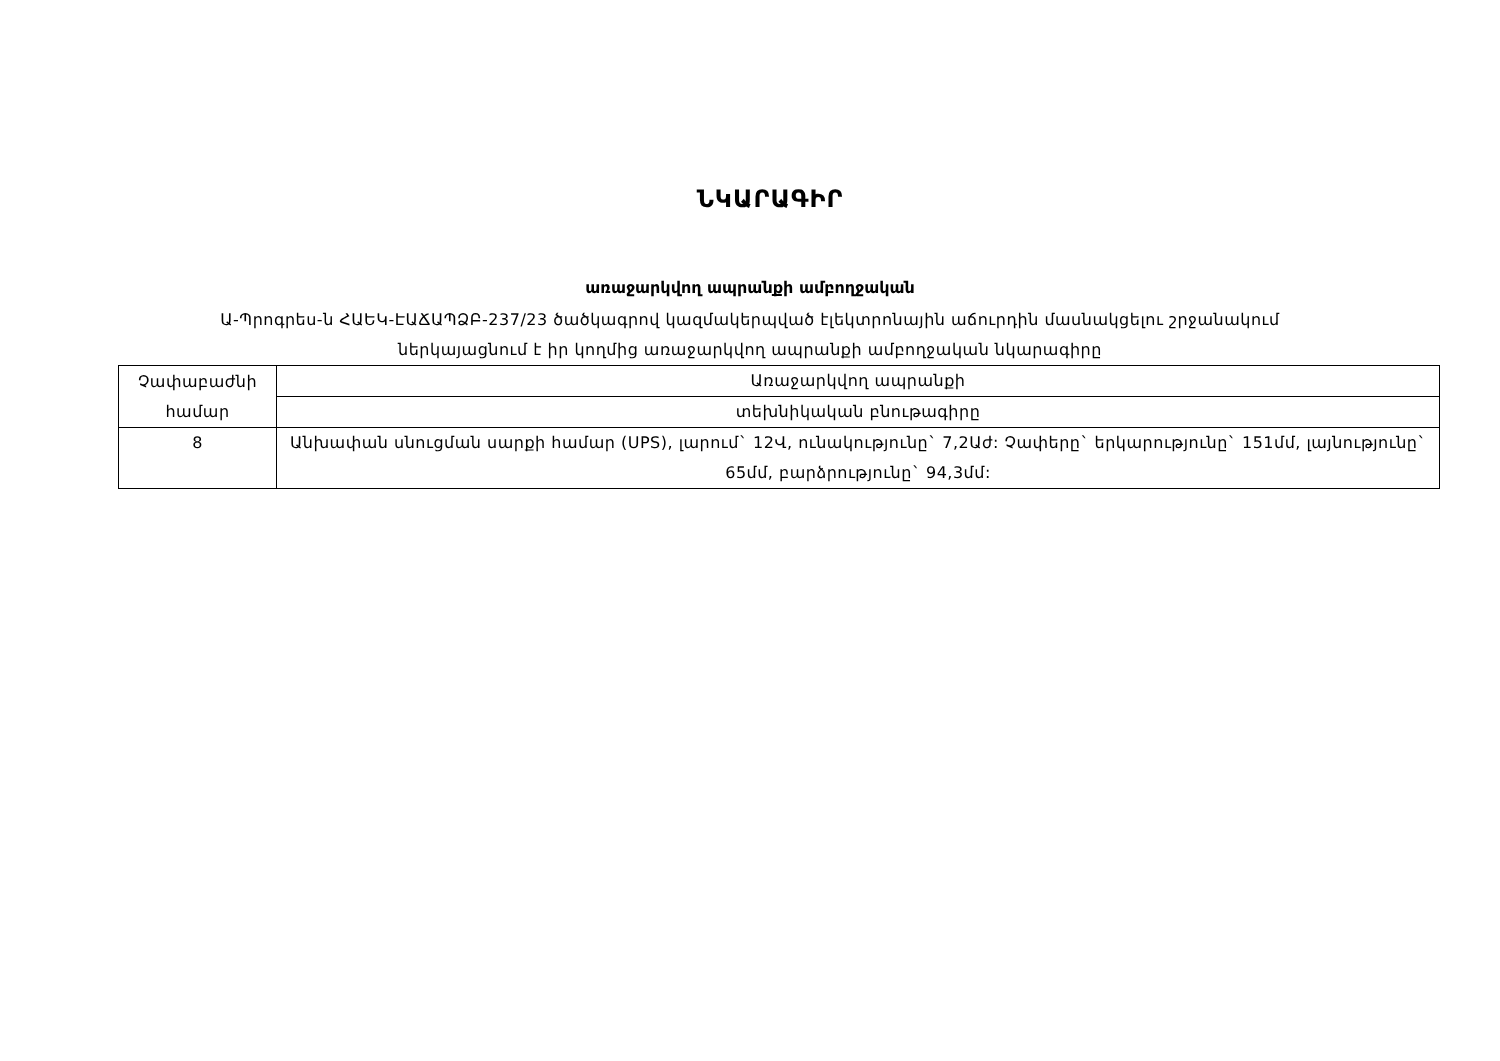ՆԿԱՐԱԳԻՐ
առաջարկվող ապրանքի ամբողջական
Ա-Պրոգրես-ն ՀԱԵԿ-ԷԱՃԱՊՁԲ-237/23 ծածկագրով կազմակերպված էլեկտրոնային աճուրդին մասնակցելու շրջանակում
ներկայացնում է իր կողմից առաջարկվող ապրանքի ամբողջական նկարագիրը
| Չափաբաժնի համար | Առաջարկվող ապրանքի |
| | տեխնիկական բնութագիրը |
| 8 | Անխափան սնուցման սարքի համար (UPS), լարում` 12Վ, ունակությունը` 7,2Աժ: Չափերը` երկարությունը` 151մմ, լայնությունը` 65մմ, բարձրությունը` 94,3մմ: |